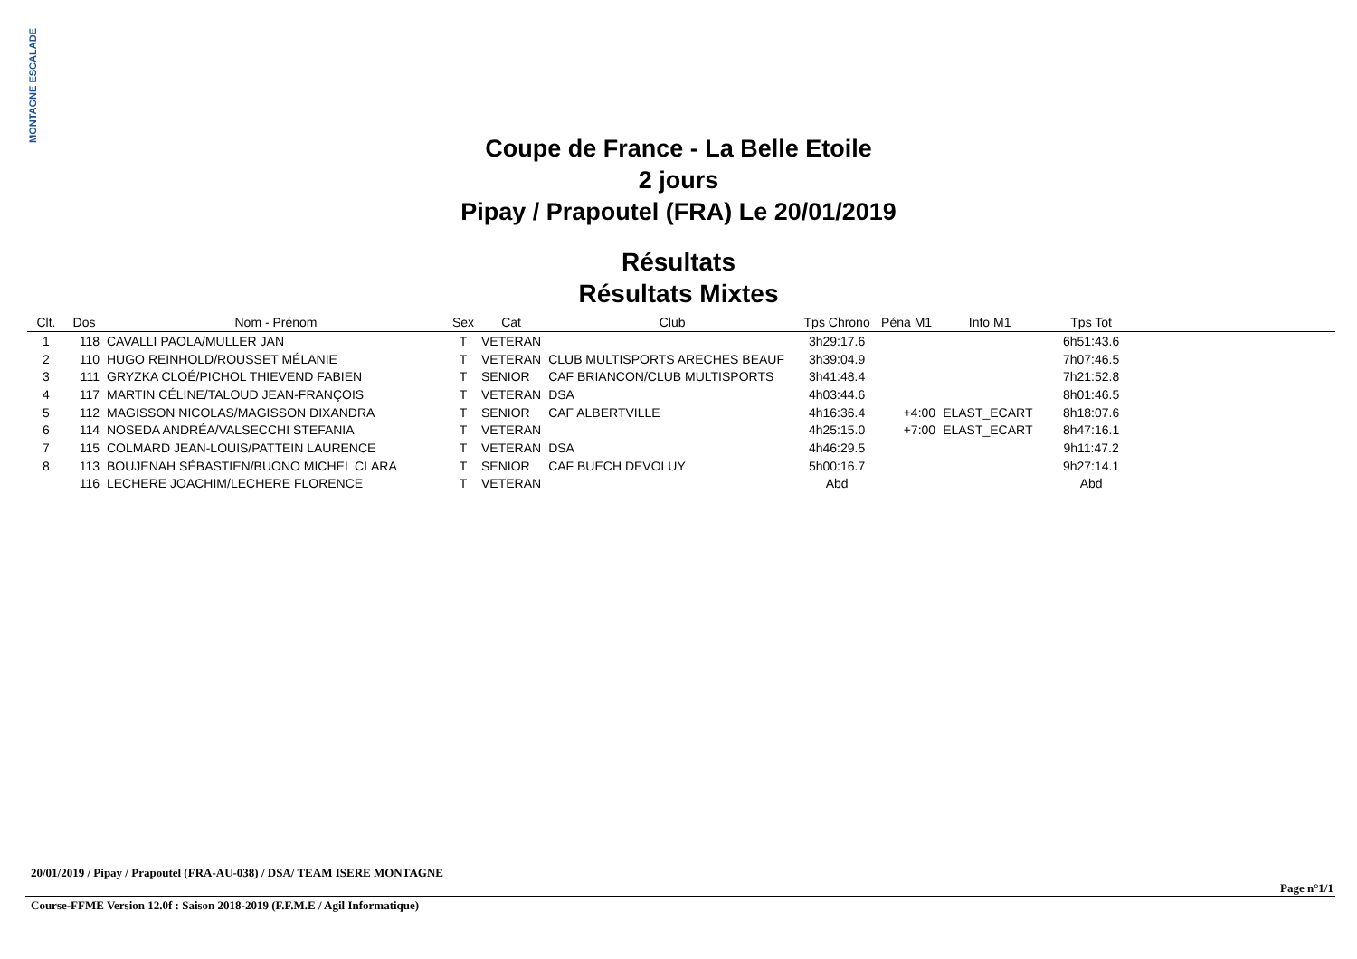MONTAGNE ESCALADE
Coupe de France - La Belle Etoile
2 jours
Pipay / Prapoutel (FRA) Le 20/01/2019
Résultats
Résultats Mixtes
| Clt. | Dos | Nom - Prénom | Sex | Cat | Club | Tps Chrono | Péna M1 | Info M1 | Tps Tot | |
| --- | --- | --- | --- | --- | --- | --- | --- | --- | --- | --- |
| 1 | 118 | CAVALLI PAOLA/MULLER JAN | T | VETERAN | | 3h29:17.6 | | | 6h51:43.6 | |
| 2 | 110 | HUGO REINHOLD/ROUSSET MÉLANIE | T | VETERAN | CLUB MULTISPORTS ARECHES BEAUF | 3h39:04.9 | | | 7h07:46.5 | |
| 3 | 111 | GRYZKA CLOÉ/PICHOL THIEVEND FABIEN | T | SENIOR | CAF BRIANCON/CLUB MULTISPORTS | 3h41:48.4 | | | 7h21:52.8 | |
| 4 | 117 | MARTIN CÉLINE/TALOUD JEAN-FRANÇOIS | T | VETERAN | DSA | 4h03:44.6 | | | 8h01:46.5 | |
| 5 | 112 | MAGISSON NICOLAS/MAGISSON DIXANDRA | T | SENIOR | CAF ALBERTVILLE | 4h16:36.4 | +4:00 | ELAST_ECART | 8h18:07.6 | |
| 6 | 114 | NOSEDA ANDRÉA/VALSECCHI STEFANIA | T | VETERAN | | 4h25:15.0 | +7:00 | ELAST_ECART | 8h47:16.1 | |
| 7 | 115 | COLMARD JEAN-LOUIS/PATTEIN LAURENCE | T | VETERAN | DSA | 4h46:29.5 | | | 9h11:47.2 | |
| 8 | 113 | BOUJENAH SÉBASTIEN/BUONO MICHEL CLARA | T | SENIOR | CAF BUECH DEVOLUY | 5h00:16.7 | | | 9h27:14.1 | |
| | 116 | LECHERE JOACHIM/LECHERE FLORENCE | T | VETERAN | | Abd | | | Abd | |
20/01/2019 / Pipay / Prapoutel (FRA-AU-038) / DSA/ TEAM ISERE MONTAGNE
Page n°1/1
Course-FFME Version 12.0f : Saison 2018-2019 (F.F.M.E / Agil Informatique)